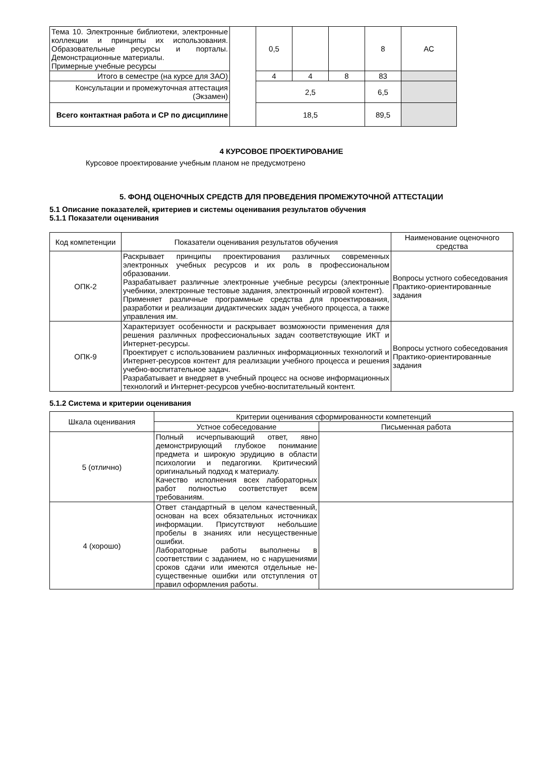| Тема 10. Электронные библиотеки, электронные коллекции и принципы их использования. Образовательные ресурсы и порталы. Демонстрационные материалы. Примерные учебные ресурсы | | 0,5 | | | 8 | АС |
| Итого в семестре (на курсе для ЗАО) | | 4 | 4 | 8 | 83 | |
| Консультации и промежуточная аттестация (Экзамен) | | 2,5 | | | 6,5 | |
| Всего контактная работа и СР по дисциплине | | 18,5 | | | 89,5 | |
4 КУРСОВОЕ ПРОЕКТИРОВАНИЕ
Курсовое проектирование учебным планом не предусмотрено
5. ФОНД ОЦЕНОЧНЫХ СРЕДСТВ ДЛЯ ПРОВЕДЕНИЯ ПРОМЕЖУТОЧНОЙ АТТЕСТАЦИИ
5.1 Описание показателей, критериев и системы оценивания результатов обучения
5.1.1 Показатели оценивания
| Код компетенции | Показатели оценивания результатов обучения | Наименование оценочного средства |
| ОПК-2 | Раскрывает принципы проектирования различных современных электронных учебных ресурсов и их роль в профессиональном образовании. Разрабатывает различные электронные учебные ресурсы (электронные учебники, электронные тестовые задания, электронный игровой контент). Применяет различные программные средства для проектирования, разработки и реализации дидактических задач учебного процесса, а также управления им. | Вопросы устного собеседования Практико-ориентированные задания |
| ОПК-9 | Характеризует особенности и раскрывает возможности применения для решения различных профессиональных задач соответствующие ИКТ и Интернет-ресурсы. Проектирует с использованием различных информационных технологий и Интернет-ресурсов контент для реализации учебного процесса и решения учебно-воспитательное задач. Разрабатывает и внедряет в учебный процесс на основе информационных технологий и Интернет-ресурсов учебно-воспитательный контент. | Вопросы устного собеседования Практико-ориентированные задания |
5.1.2 Система и критерии оценивания
| Шкала оценивания | Критерии оценивания сформированности компетенций | |
| | Устное собеседование | Письменная работа |
| 5 (отлично) | Полный исчерпывающий ответ, явно демонстрирующий глубокое понимание предмета и широкую эрудицию в области психологии и педагогики. Критический оригинальный подход к материалу. Качество исполнения всех лабораторных работ полностью соответствует всем требованиям. | |
| 4 (хорошо) | Ответ стандартный в целом качественный, основан на всех обязательных источниках информации. Присутствуют небольшие пробелы в знаниях или несущественные ошибки. Лабораторные работы выполнены в соответствии с заданием, но с нарушениями сроков сдачи или имеются отдельные не-существенные ошибки или отступления от правил оформления работы. | |